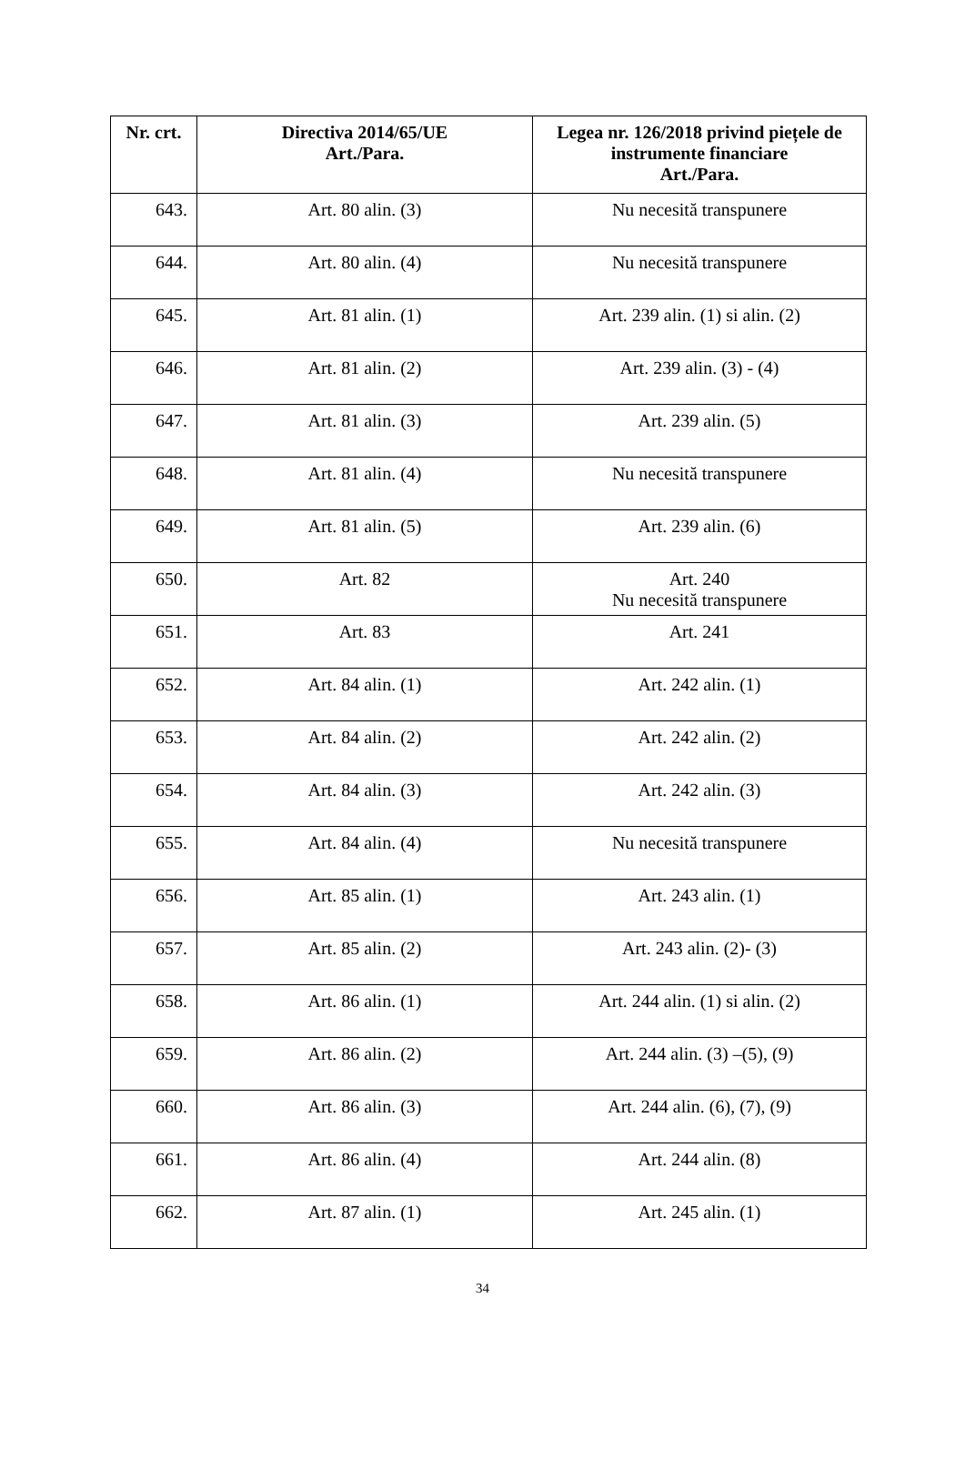| Nr. crt. | Directiva 2014/65/UE Art./Para. | Legea nr. 126/2018 privind piețele de instrumente financiare Art./Para. |
| --- | --- | --- |
| 643. | Art. 80 alin. (3) | Nu necesită transpunere |
| 644. | Art. 80 alin. (4) | Nu necesită transpunere |
| 645. | Art. 81 alin. (1) | Art. 239 alin. (1) si alin. (2) |
| 646. | Art. 81 alin. (2) | Art. 239 alin. (3) - (4) |
| 647. | Art. 81 alin. (3) | Art. 239 alin. (5) |
| 648. | Art. 81 alin. (4) | Nu necesită transpunere |
| 649. | Art. 81 alin. (5) | Art. 239 alin. (6) |
| 650. | Art. 82 | Art. 240 Nu necesită transpunere |
| 651. | Art. 83 | Art. 241 |
| 652. | Art. 84 alin. (1) | Art. 242 alin. (1) |
| 653. | Art. 84 alin. (2) | Art. 242 alin. (2) |
| 654. | Art. 84 alin. (3) | Art. 242 alin. (3) |
| 655. | Art. 84 alin. (4) | Nu necesită transpunere |
| 656. | Art. 85 alin. (1) | Art. 243 alin. (1) |
| 657. | Art. 85 alin. (2) | Art. 243 alin. (2)- (3) |
| 658. | Art. 86 alin. (1) | Art. 244 alin. (1) si alin. (2) |
| 659. | Art. 86 alin. (2) | Art. 244 alin. (3) –(5), (9) |
| 660. | Art. 86 alin. (3) | Art. 244 alin. (6), (7), (9) |
| 661. | Art. 86 alin. (4) | Art. 244 alin. (8) |
| 662. | Art. 87 alin. (1) | Art. 245 alin. (1) |
34